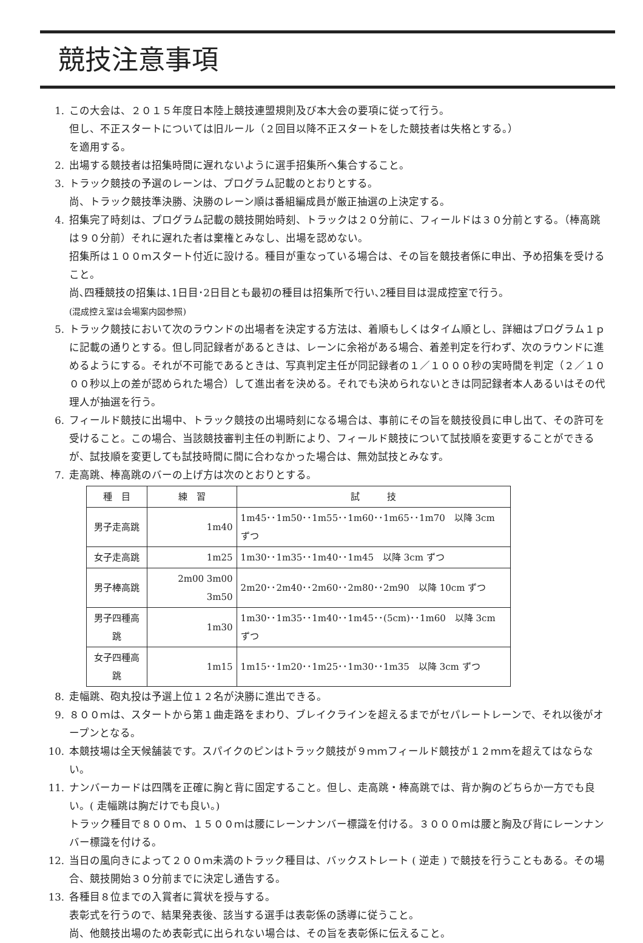競技注意事項
1. この大会は、２０１５年度日本陸上競技連盟規則及び本大会の要項に従って行う。
但し、不正スタートについては旧ルール（２回目以降不正スタートをした競技者は失格とする。）
を適用する。
2. 出場する競技者は招集時間に遅れないように選手招集所へ集合すること。
3. トラック競技の予選のレーンは、プログラム記載のとおりとする。
尚、トラック競技準決勝、決勝のレーン順は番組編成員が厳正抽選の上決定する。
4. 招集完了時刻は、プログラム記載の競技開始時刻、トラックは２０分前に、フィールドは３０分前とする。（棒高跳は９０分前）それに遅れた者は棄権とみなし、出場を認めない。
招集所は１００ｍスタート付近に設ける。種目が重なっている場合は、その旨を競技者係に申出、予め招集を受けること。
尚､四種競技の招集は､1日目･2日目とも最初の種目は招集所で行い､2種目目は混成控室で行う。
(混成控え室は会場案内図参照)
5. トラック競技において次のラウンドの出場者を決定する方法は、着順もしくはタイム順とし、詳細はプログラム１ｐに記載の通りとする。但し同記録者があるときは、レーンに余裕がある場合、着差判定を行わず、次のラウンドに進めるようにする。それが不可能であるときは、写真判定主任が同記録者の１／１０００秒の実時間を判定（２／１０００秒以上の差が認められた場合）して進出者を決める。それでも決められないときは同記録者本人あるいはその代理人が抽選を行う。
6. フィールド競技に出場中、トラック競技の出場時刻になる場合は、事前にその旨を競技役員に申し出て、その許可を受けること。この場合、当該競技審判主任の判断により、フィールド競技について試技順を変更することができるが、試技順を変更しても試技時間に間に合わなかった場合は、無効試技とみなす。
7. 走高跳、棒高跳のバーの上げ方は次のとおりとする。
| 種 目 | 練 習 | 試 技 |
| --- | --- | --- |
| 男子走高跳 | 1m40 | 1m45･･1m50･･1m55･･1m60･･1m65･･1m70 以降 3cm ずつ |
| 女子走高跳 | 1m25 | 1m30･･1m35･･1m40･･1m45 以降 3cm ずつ |
| 男子棒高跳 | 2m00 3m00 3m50 | 2m20･･2m40･･2m60･･2m80･･2m90 以降 10cm ずつ |
| 男子四種高跳 | 1m30 | 1m30･･1m35･･1m40･･1m45･･(5cm)･･1m60 以降 3cm ずつ |
| 女子四種高跳 | 1m15 | 1m15･･1m20･･1m25･･1m30･･1m35 以降 3cm ずつ |
8. 走幅跳、砲丸投は予選上位１２名が決勝に進出できる。
9. ８００ｍは、スタートから第１曲走路をまわり、ブレイクラインを超えるまでがセパレートレーンで、それ以後がオープンとなる。
10. 本競技場は全天候舗装です。スパイクのピンはトラック競技が９ｍｍフィールド競技が１２ｍｍを超えてはならない。
11. ナンバーカードは四隅を正確に胸と背に固定すること。但し、走高跳・棒高跳では、背か胸のどちらか一方でも良い。( 走幅跳は胸だけでも良い。)
トラック種目で８００ｍ、１５００ｍは腰にレーンナンバー標識を付ける。３０００ｍは腰と胸及び背にレーンナンバー標識を付ける。
12. 当日の風向きによって２００ｍ未満のトラック種目は、バックストレート ( 逆走 ) で競技を行うこともある。その場合、競技開始３０分前までに決定し通告する。
13. 各種目８位までの入賞者に賞状を授与する。
表彰式を行うので、結果発表後、該当する選手は表彰係の誘導に従うこと。
尚、他競技出場のため表彰式に出られない場合は、その旨を表彰係に伝えること。